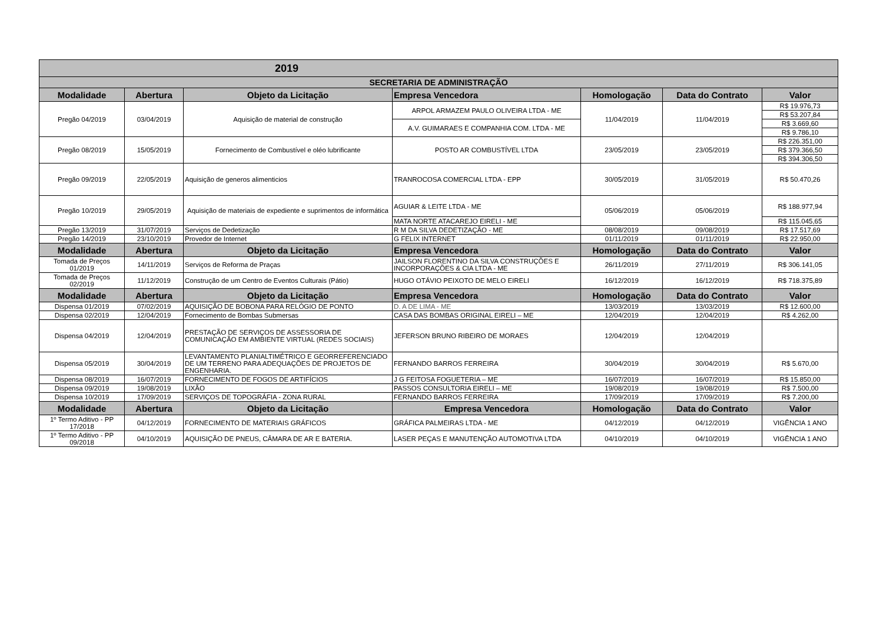| 2019 | | | | | | |
| SECRETARIA DE ADMINISTRAÇÃO | | | | | | |
| Modalidade | Abertura | Objeto da Licitação | Empresa Vencedora | Homologação | Data do Contrato | Valor |
| Pregão 04/2019 | 03/04/2019 | Aquisição de material de construção | ARPOL ARMAZEM PAULO OLIVEIRA LTDA - ME | 11/04/2019 | 11/04/2019 | R$ 19.976,73 |
| | | | | | | R$ 53.207,84 |
| | | | A.V. GUIMARAES E COMPANHIA COM. LTDA - ME | | | R$ 3.669,60 |
| | | | | | | R$ 9.786,10 |
| Pregão 08/2019 | 15/05/2019 | Fornecimento de Combustível e oléo lubrificante | POSTO AR COMBUSTÍVEL LTDA | 23/05/2019 | 23/05/2019 | R$ 226.351,00 |
| | | | | | | R$ 379.366,50 |
| | | | | | | R$ 394.306,50 |
| Pregão 09/2019 | 22/05/2019 | Aquisição de generos alimenticios | TRANROCOSA COMERCIAL LTDA - EPP | 30/05/2019 | 31/05/2019 | R$ 50.470,26 |
| Pregão 10/2019 | 29/05/2019 | Aquisição de materiais de expediente e suprimentos de informática | AGUIAR & LEITE LTDA - ME | 05/06/2019 | 05/06/2019 | R$ 188.977,94 |
| | | | MATA NORTE ATACAREJO EIRELI - ME | | | R$ 115.045,65 |
| Pregão 13/2019 | 31/07/2019 | Serviços de Dedetização | R M DA SILVA DEDETIZAÇÃO - ME | 08/08/2019 | 09/08/2019 | R$ 17.517,69 |
| Pregão 14/2019 | 23/10/2019 | Provedor de Internet | G FELIX INTERNET | 01/11/2019 | 01/11/2019 | R$ 22.950,00 |
| Modalidade | Abertura | Objeto da Licitação | Empresa Vencedora | Homologação | Data do Contrato | Valor |
| Tomada de Preços 01/2019 | 14/11/2019 | Serviços de Reforma de Praças | JAILSON FLORENTINO DA SILVA CONSTRUÇÕES E INCORPORAÇÕES & CIA LTDA - ME | 26/11/2019 | 27/11/2019 | R$ 306.141,05 |
| Tomada de Preços 02/2019 | 11/12/2019 | Construção de um Centro de Eventos Culturais (Pátio) | HUGO OTÁVIO PEIXOTO DE MELO EIRELI | 16/12/2019 | 16/12/2019 | R$ 718.375,89 |
| Modalidade | Abertura | Objeto da Licitação | Empresa Vencedora | Homologação | Data do Contrato | Valor |
| Dispensa 01/2019 | 07/02/2019 | AQUISIÇÃO DE BOBONA PARA RELÓGIO DE PONTO | D. A DE LIMA - ME | 13/03/2019 | 13/03/2019 | R$ 12.600,00 |
| Dispensa 02/2019 | 12/04/2019 | Fornecimento de Bombas Submersas | CASA DAS BOMBAS ORIGINAL EIRELI – ME | 12/04/2019 | 12/04/2019 | R$ 4.262,00 |
| Dispensa 04/2019 | 12/04/2019 | PRESTAÇÃO DE SERVIÇOS DE ASSESSORIA DE COMUNICAÇÃO EM AMBIENTE VIRTUAL (REDES SOCIAIS) | JEFERSON BRUNO RIBEIRO DE MORAES | 12/04/2019 | 12/04/2019 | |
| Dispensa 05/2019 | 30/04/2019 | LEVANTAMENTO PLANIALTIMÉTRICO E GEORREFERENCIADO DE UM TERRENO PARA ADEQUAÇÕES DE PROJETOS DE ENGENHARIA. | FERNANDO BARROS FERREIRA | 30/04/2019 | 30/04/2019 | R$ 5.670,00 |
| Dispensa 08/2019 | 16/07/2019 | FORNECIMENTO DE FOGOS DE ARTIFÍCIOS | J G FEITOSA FOGUETERIA – ME | 16/07/2019 | 16/07/2019 | R$ 15.850,00 |
| Dispensa 09/2019 | 19/08/2019 | LIXÃO | PASSOS CONSULTORIA EIRELI – ME | 19/08/2019 | 19/08/2019 | R$ 7.500,00 |
| Dispensa 10/2019 | 17/09/2019 | SERVIÇOS DE TOPOGRÁFIA - ZONA RURAL | FERNANDO BARROS FERREIRA | 17/09/2019 | 17/09/2019 | R$ 7.200,00 |
| Modalidade | Abertura | Objeto da Licitação | Empresa Vencedora | Homologação | Data do Contrato | Valor |
| 1º Termo Aditivo - PP 17/2018 | 04/12/2019 | FORNECIMENTO DE MATERIAIS GRÁFICOS | GRÁFICA PALMEIRAS LTDA - ME | 04/12/2019 | 04/12/2019 | VIGÊNCIA 1 ANO |
| 1º Termo Aditivo - PP 09/2018 | 04/10/2019 | AQUISIÇÃO DE PNEUS, CÂMARA DE AR E BATERIA. | LASER PEÇAS E MANUTENÇÃO AUTOMOTIVA LTDA | 04/10/2019 | 04/10/2019 | VIGÊNCIA 1 ANO |